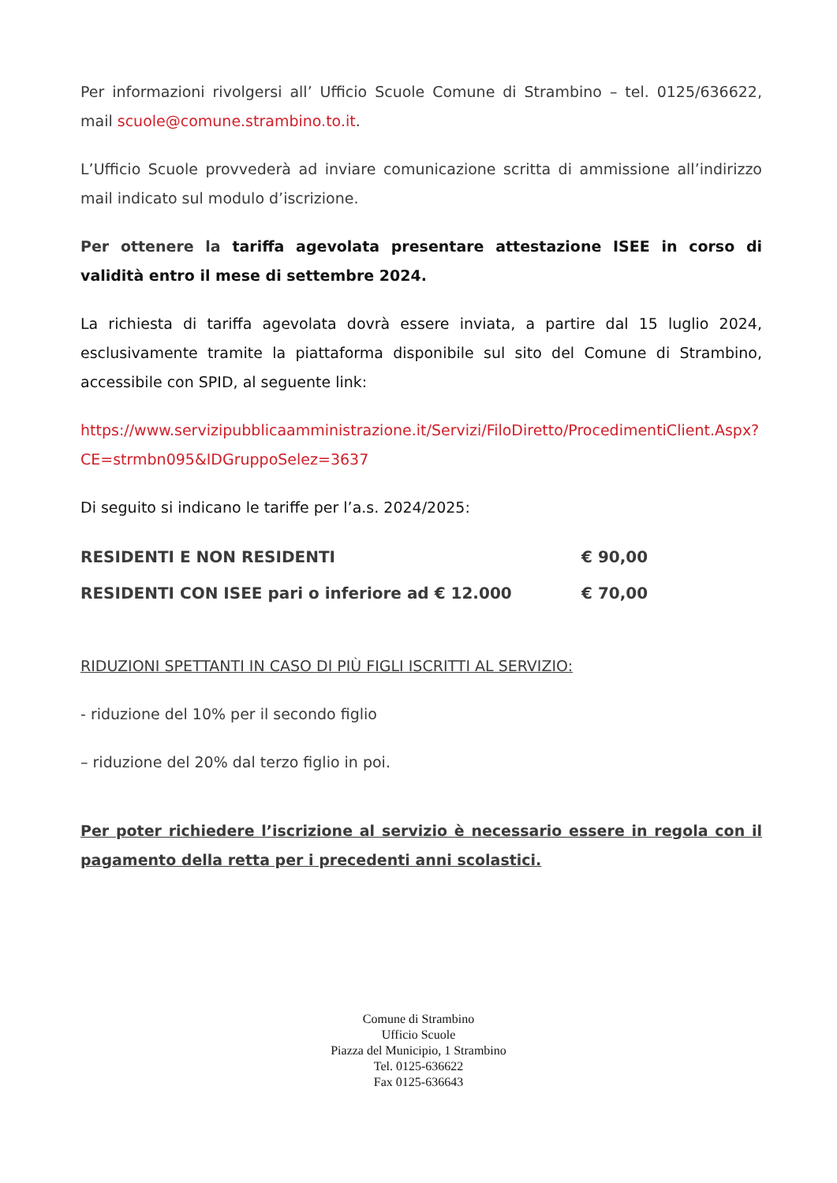Per informazioni rivolgersi all’ Ufficio Scuole Comune di Strambino – tel. 0125/636622, mail scuole@comune.strambino.to.it.
L’Ufficio Scuole provvederà ad inviare comunicazione scritta di ammissione all’indirizzo mail indicato sul modulo d’iscrizione.
Per ottenere la tariffa agevolata presentare attestazione ISEE in corso di validità entro il mese di settembre 2024.
La richiesta di tariffa agevolata dovrà essere inviata, a partire dal 15 luglio 2024, esclusivamente tramite la piattaforma disponibile sul sito del Comune di Strambino, accessibile con SPID, al seguente link:
https://www.servizipubblicaamministrazione.it/Servizi/FiloDiretto/ProcedimentiClient.Aspx?CE=strmbn095&IDGruppoSelez=3637
Di seguito si indicano le tariffe per l’a.s. 2024/2025:
| RESIDENTI E NON RESIDENTI | € 90,00 |
| RESIDENTI CON ISEE pari o inferiore ad € 12.000 | € 70,00 |
RIDUZIONI SPETTANTI IN CASO DI PIÙ FIGLI ISCRITTI AL SERVIZIO:
- riduzione del 10% per il secondo figlio
– riduzione del 20% dal terzo figlio in poi.
Per poter richiedere l’iscrizione al servizio è necessario essere in regola con il pagamento della retta per i precedenti anni scolastici.
Comune di Strambino
Ufficio Scuole
Piazza del Municipio, 1 Strambino
Tel. 0125-636622
Fax 0125-636643